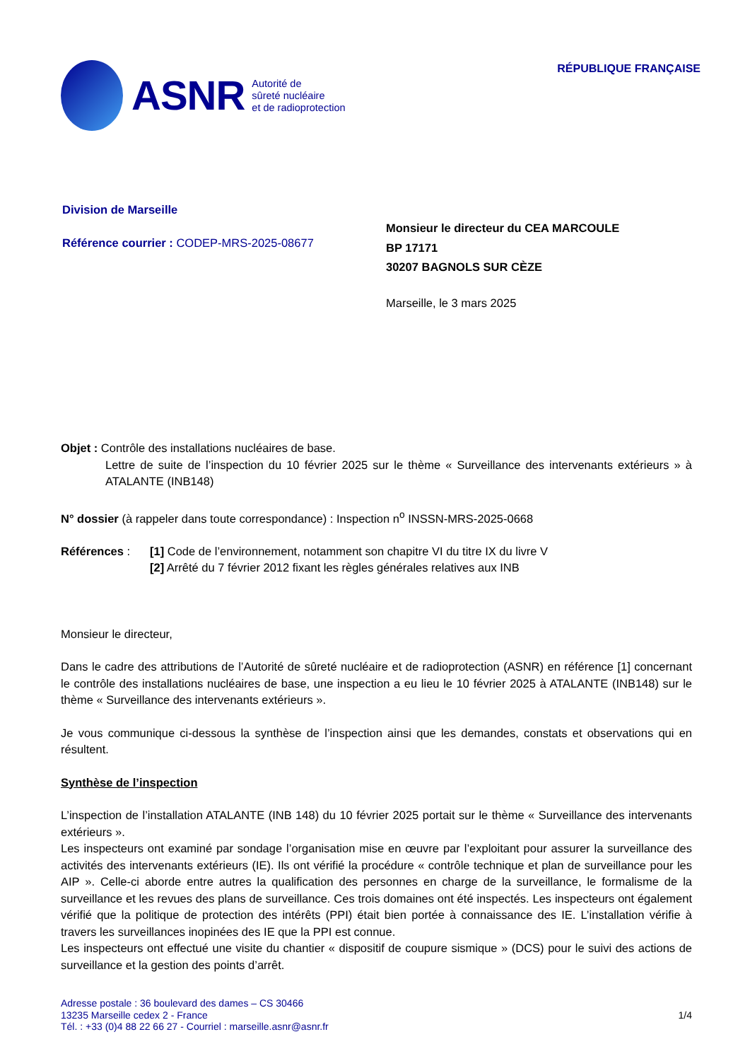ASNR
Autorité de
sûreté nucléaire
et de radioprotection
RÉPUBLIQUE FRANÇAISE
Division de Marseille
Référence courrier : CODEP-MRS-2025-08677
Monsieur le directeur du CEA MARCOULE
BP 17171
30207 BAGNOLS SUR CÈZE
Marseille, le 3 mars 2025
Objet : Contrôle des installations nucléaires de base.
Lettre de suite de l’inspection du 10 février 2025 sur le thème « Surveillance des intervenants extérieurs » à ATALANTE (INB148)
N° dossier (à rappeler dans toute correspondance) : Inspection n<sup>o</sup> INSSN-MRS-2025-0668
Références : [1] Code de l’environnement, notamment son chapitre VI du titre IX du livre V
[2] Arrêté du 7 février 2012 fixant les règles générales relatives aux INB
Monsieur le directeur,
Dans le cadre des attributions de l’Autorité de sûreté nucléaire et de radioprotection (ASNR) en référence [1] concernant le contrôle des installations nucléaires de base, une inspection a eu lieu le 10 février 2025 à ATALANTE (INB148) sur le thème « Surveillance des intervenants extérieurs ».
Je vous communique ci-dessous la synthèse de l’inspection ainsi que les demandes, constats et observations qui en résultent.
Synthèse de l’inspection
L’inspection de l’installation ATALANTE (INB 148) du 10 février 2025 portait sur le thème « Surveillance des intervenants extérieurs ».
Les inspecteurs ont examiné par sondage l’organisation mise en œuvre par l’exploitant pour assurer la surveillance des activités des intervenants extérieurs (IE). Ils ont vérifié la procédure « contrôle technique et plan de surveillance pour les AIP ». Celle-ci aborde entre autres la qualification des personnes en charge de la surveillance, le formalisme de la surveillance et les revues des plans de surveillance. Ces trois domaines ont été inspectés. Les inspecteurs ont également vérifié que la politique de protection des intérêts (PPI) était bien portée à connaissance des IE. L’installation vérifie à travers les surveillances inopinées des IE que la PPI est connue.
Les inspecteurs ont effectué une visite du chantier « dispositif de coupure sismique » (DCS) pour le suivi des actions de surveillance et la gestion des points d’arrêt.
Adresse postale : 36 boulevard des dames – CS 30466
13235 Marseille cedex 2 - France
Tél. : +33 (0)4 88 22 66 27 - Courriel : marseille.asnr@asnr.fr
1/4